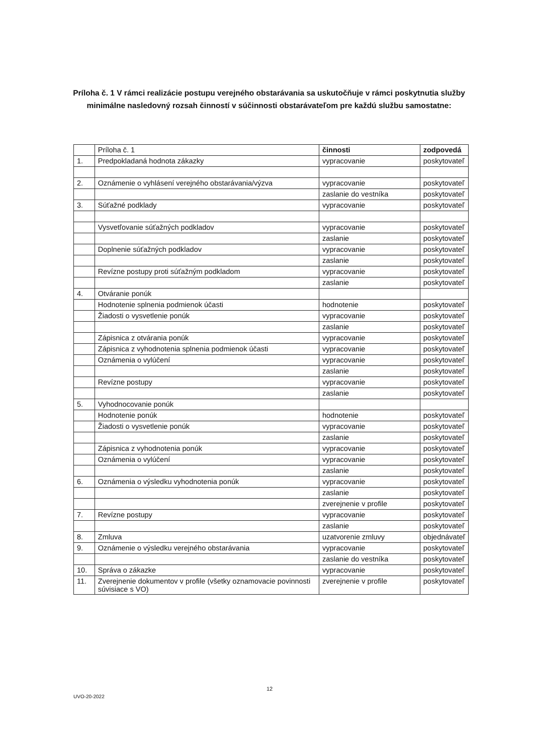Príloha č. 1 V rámci realizácie postupu verejného obstarávania sa uskutočňuje v rámci poskytnutia služby minimálne nasledovný rozsah činností v súčinnosti obstarávateľom pre každú službu samostatne:
| | Príloha č. 1 | činnosti | zodpovedá |
| 1. | Predpokladaná hodnota zákazky | vypracovanie | poskytovateľ |
| 2. | Oznámenie o vyhlásení verejného obstarávania/výzva | vypracovanie | poskytovateľ |
| | | zaslanie do vestníka | poskytovateľ |
| 3. | Súťažné podklady | vypracovanie | poskytovateľ |
| | Vysvetľovanie súťažných podkladov | vypracovanie | poskytovateľ |
| | | zaslanie | poskytovateľ |
| | Doplnenie súťažných podkladov | vypracovanie | poskytovateľ |
| | | zaslanie | poskytovateľ |
| | Revízne postupy proti súťažným podkladom | vypracovanie | poskytovateľ |
| | | zaslanie | poskytovateľ |
| 4. | Otváranie ponúk | | |
| | Hodnotenie splnenia podmienok účasti | hodnotenie | poskytovateľ |
| | Žiadosti o vysvetlenie ponúk | vypracovanie | poskytovateľ |
| | | zaslanie | poskytovateľ |
| | Zápisnica z otvárania ponúk | vypracovanie | poskytovateľ |
| | Zápisnica z vyhodnotenia splnenia podmienok účasti | vypracovanie | poskytovateľ |
| | Oznámenia o vylúčení | vypracovanie | poskytovateľ |
| | | zaslanie | poskytovateľ |
| | Revízne postupy | vypracovanie | poskytovateľ |
| | | zaslanie | poskytovateľ |
| 5. | Vyhodnocovanie ponúk | | |
| | Hodnotenie ponúk | hodnotenie | poskytovateľ |
| | Žiadosti o vysvetlenie ponúk | vypracovanie | poskytovateľ |
| | | zaslanie | poskytovateľ |
| | Zápisnica z vyhodnotenia ponúk | vypracovanie | poskytovateľ |
| | Oznámenia o vylúčení | vypracovanie | poskytovateľ |
| | | zaslanie | poskytovateľ |
| 6. | Oznámenia o výsledku vyhodnotenia ponúk | vypracovanie | poskytovateľ |
| | | zaslanie | poskytovateľ |
| | | zverejnenie v profile | poskytovateľ |
| 7. | Revízne postupy | vypracovanie | poskytovateľ |
| | | zaslanie | poskytovateľ |
| 8. | Zmluva | uzatvorenie zmluvy | objednávateľ |
| 9. | Oznámenie o výsledku verejného obstarávania | vypracovanie | poskytovateľ |
| | | zaslanie do vestníka | poskytovateľ |
| 10. | Správa o zákazke | vypracovanie | poskytovateľ |
| 11. | Zverejnenie dokumentov v profile (všetky oznamovacie povinnosti súvisiace s VO) | zverejnenie v profile | poskytovateľ |
12
UVO-20-2022